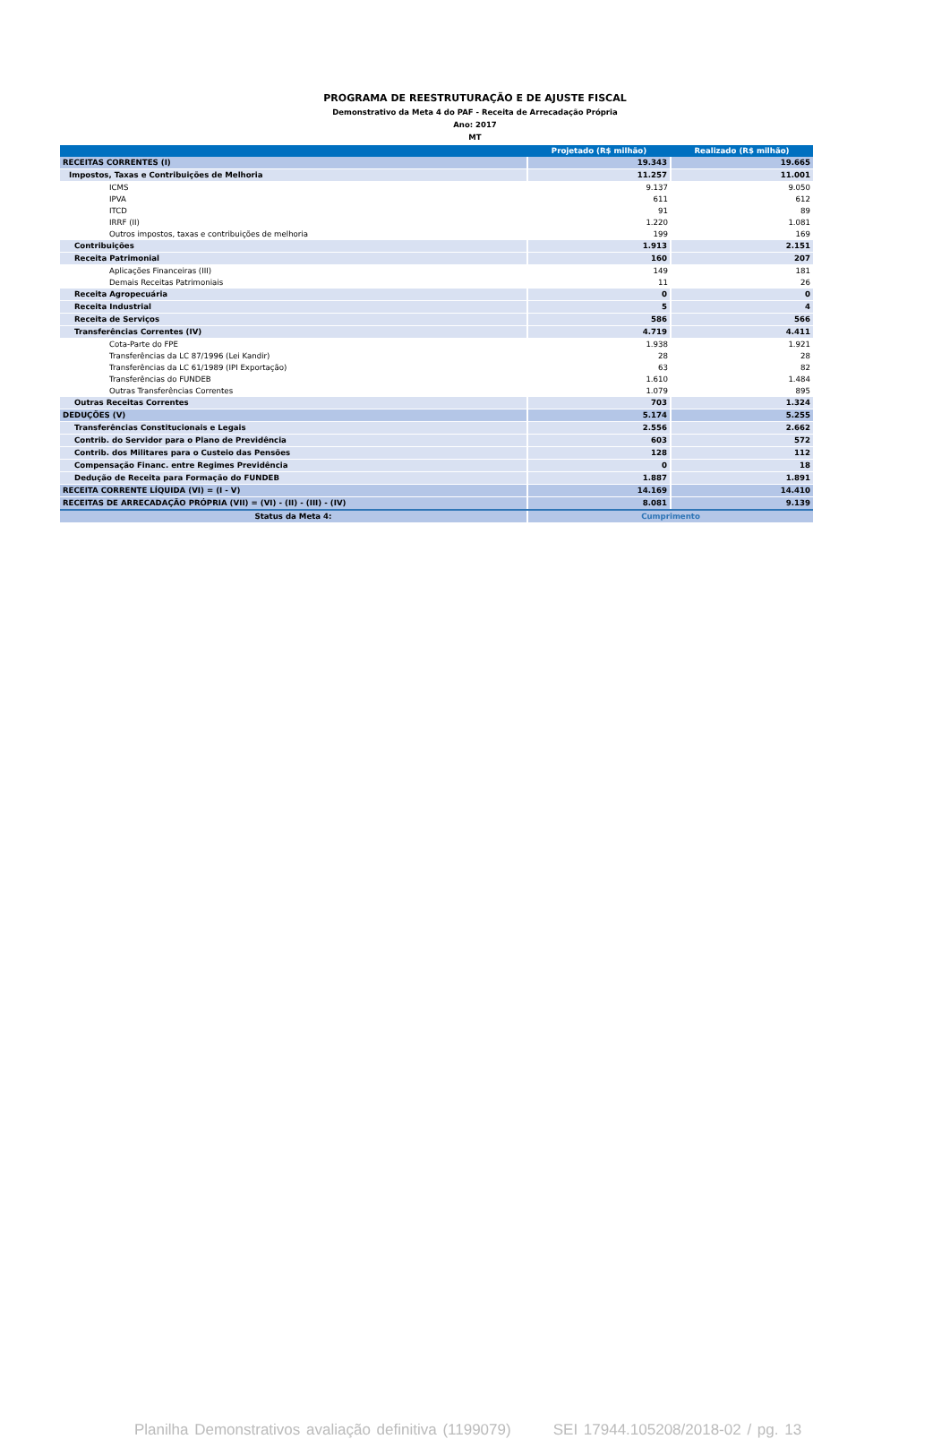PROGRAMA DE REESTRUTURAÇÃO E DE AJUSTE FISCAL
Demonstrativo da Meta 4 do PAF - Receita de Arrecadação Própria
Ano: 2017
MT
| | Projetado (R$ milhão) | Realizado (R$ milhão) |
| --- | --- | --- |
| RECEITAS CORRENTES (I) | 19.343 | 19.665 |
| Impostos, Taxas e Contribuições de Melhoria | 11.257 | 11.001 |
| ICMS | 9.137 | 9.050 |
| IPVA | 611 | 612 |
| ITCD | 91 | 89 |
| IRRF (II) | 1.220 | 1.081 |
| Outros impostos, taxas e contribuições de melhoria | 199 | 169 |
| Contribuições | 1.913 | 2.151 |
| Receita Patrimonial | 160 | 207 |
| Aplicações Financeiras (III) | 149 | 181 |
| Demais Receitas Patrimoniais | 11 | 26 |
| Receita Agropecuária | 0 | 0 |
| Receita Industrial | 5 | 4 |
| Receita de Serviços | 586 | 566 |
| Transferências Correntes (IV) | 4.719 | 4.411 |
| Cota-Parte do FPE | 1.938 | 1.921 |
| Transferências da LC 87/1996 (Lei Kandir) | 28 | 28 |
| Transferências da LC 61/1989 (IPI Exportação) | 63 | 82 |
| Transferências do FUNDEB | 1.610 | 1.484 |
| Outras Transferências Correntes | 1.079 | 895 |
| Outras Receitas Correntes | 703 | 1.324 |
| DEDUÇÕES (V) | 5.174 | 5.255 |
| Transferências Constitucionais e Legais | 2.556 | 2.662 |
| Contrib. do Servidor para o Plano de Previdência | 603 | 572 |
| Contrib. dos Militares para o Custeio das Pensões | 128 | 112 |
| Compensação Financ. entre Regimes Previdência | 0 | 18 |
| Dedução de Receita para Formação do FUNDEB | 1.887 | 1.891 |
| RECEITA CORRENTE LÍQUIDA (VI) = (I - V) | 14.169 | 14.410 |
| RECEITAS DE ARRECADAÇÃO PRÓPRIA (VII) = (VI) - (II) - (III) - (IV) | 8.081 | 9.139 |
| Status da Meta 4: | Cumprimento | |
Planilha Demonstrativos avaliação definitiva (1199079) SEI 17944.105208/2018-02 / pg. 13